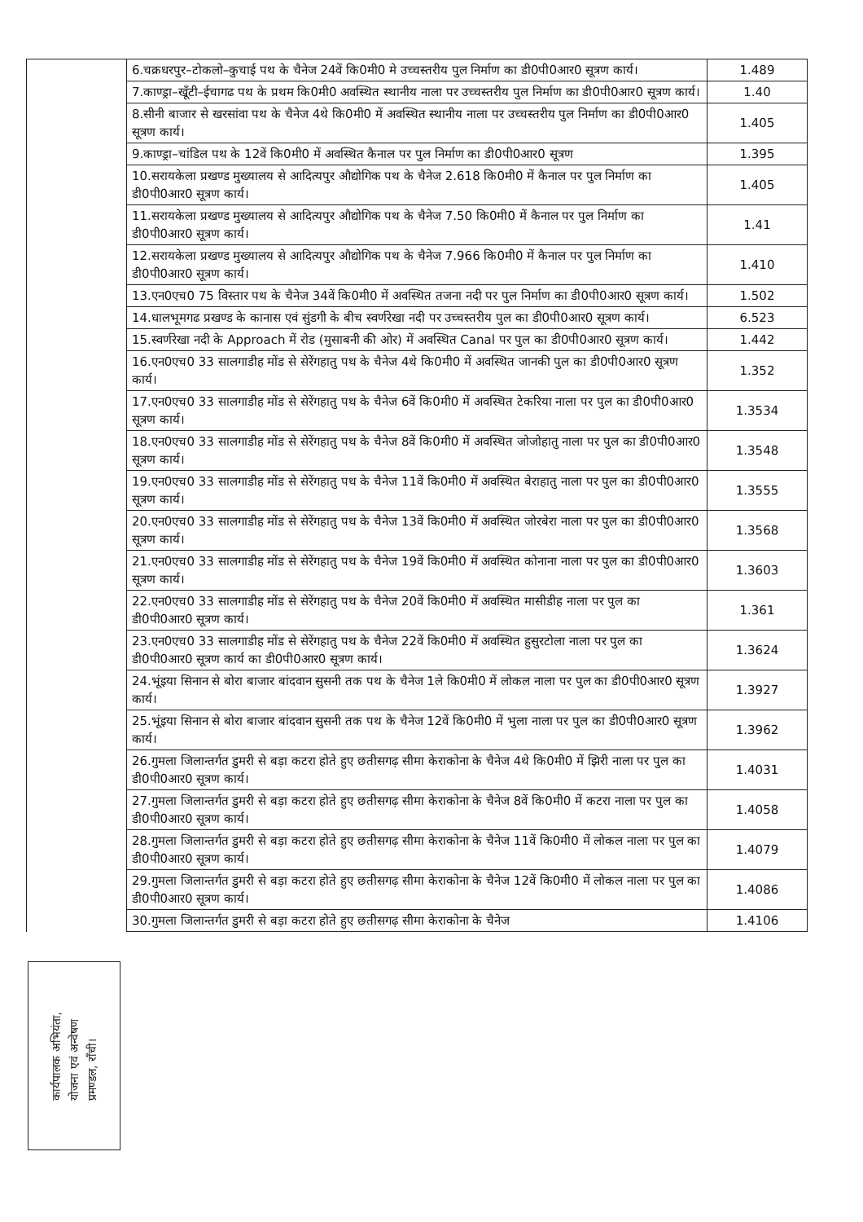| | 6.चक्रधरपुर–टोकलो–कुचाई पथ के चैनेज 24वें कि0मी0 मे उच्चस्तरीय पुल निर्माण का डी0पी0आर0 सूत्रण कार्य। | 1.489 |
| | 7.काण्ड्रा–खूँटी–ईचागढ पथ के प्रथम कि0मी0 अवस्थित स्थानीय नाला पर उच्चस्तरीय पुल निर्माण का डी0पी0आर0 सूत्रण कार्य। | 1.40 |
| | 8.सीनी बाजार से खरसांवा पथ के चैनेज 4थे कि0मी0 में अवस्थित स्थानीय नाला पर उच्चस्तरीय पुल निर्माण का डी0पी0आर0 सूत्रण कार्य। | 1.405 |
| | 9.काण्ड्रा–चांडिल पथ के 12वें कि0मी0 में अवस्थित कैनाल पर पुल निर्माण का डी0पी0आर0 सूत्रण | 1.395 |
| | 10.सरायकेला प्रखण्ड मुख्यालय से आदित्यपुर औद्योगिक पथ के चैनेज 2.618 कि0मी0 में कैनाल पर पुल निर्माण का डी0पी0आर0 सूत्रण कार्य। | 1.405 |
| | 11.सरायकेला प्रखण्ड मुख्यालय से आदित्यपुर औद्योगिक पथ के चैनेज 7.50 कि0मी0 में कैनाल पर पुल निर्माण का डी0पी0आर0 सूत्रण कार्य। | 1.41 |
| | 12.सरायकेला प्रखण्ड मुख्यालय से आदित्यपुर औद्योगिक पथ के चैनेज 7.966 कि0मी0 में कैनाल पर पुल निर्माण का डी0पी0आर0 सूत्रण कार्य। | 1.410 |
| | 13.एन0एच0 75 विस्तार पथ के चैनेज 34वें कि0मी0 में अवस्थित तजना नदी पर पुल निर्माण का डी0पी0आर0 सूत्रण कार्य। | 1.502 |
| | 14.धालभूमगढ प्रखण्ड के कानास एवं सुंडगी के बीच स्वर्णरेखा नदी पर उच्चस्तरीय पुल का डी0पी0आर0 सूत्रण कार्य। | 6.523 |
| | 15.स्वर्णरेखा नदी के Approach में रोड (मुसाबनी की ओर) में अवस्थित Canal पर पुल का डी0पी0आर0 सूत्रण कार्य। | 1.442 |
| | 16.एन0एच0 33 सालगाडीह मोंड से सेरेंगहातु पथ के चैनेज 4थे कि0मी0 में अवस्थित जानकी पुल का डी0पी0आर0 सूत्रण कार्य। | 1.352 |
| | 17.एन0एच0 33 सालगाडीह मोंड से सेरेंगहातु पथ के चैनेज 6वें कि0मी0 में अवस्थित टेकरिया नाला पर पुल का डी0पी0आर0 सूत्रण कार्य। | 1.3534 |
| | 18.एन0एच0 33 सालगाडीह मोंड से सेरेंगहातु पथ के चैनेज 8वें कि0मी0 में अवस्थित जोजोहातु नाला पर पुल का डी0पी0आर0 सूत्रण कार्य। | 1.3548 |
| | 19.एन0एच0 33 सालगाडीह मोंड से सेरेंगहातु पथ के चैनेज 11वें कि0मी0 में अवस्थित बेराहातु नाला पर पुल का डी0पी0आर0 सूत्रण कार्य। | 1.3555 |
| | 20.एन0एच0 33 सालगाडीह मोंड से सेरेंगहातु पथ के चैनेज 13वें कि0मी0 में अवस्थित जोरबेरा नाला पर पुल का डी0पी0आर0 सूत्रण कार्य। | 1.3568 |
| | 21.एन0एच0 33 सालगाडीह मोंड से सेरेंगहातु पथ के चैनेज 19वें कि0मी0 में अवस्थित कोनाना नाला पर पुल का डी0पी0आर0 सूत्रण कार्य। | 1.3603 |
| | 22.एन0एच0 33 सालगाडीह मोंड से सेरेंगहातु पथ के चैनेज 20वें कि0मी0 में अवस्थित मासीडीह नाला पर पुल का डी0पी0आर0 सूत्रण कार्य। | 1.361 |
| | 23.एन0एच0 33 सालगाडीह मोंड से सेरेंगहातु पथ के चैनेज 22वें कि0मी0 में अवस्थित हुसुरटोला नाला पर पुल का डी0पी0आर0 सूत्रण कार्य का डी0पी0आर0 सूत्रण कार्य। | 1.3624 |
| | 24.भूंइया सिनान से बोरा बाजार बांदवान सुसनी तक पथ के चैनेज 1ले कि0मी0 में लोकल नाला पर पुल का डी0पी0आर0 सूत्रण कार्य। | 1.3927 |
| | 25.भूंइया सिनान से बोरा बाजार बांदवान सुसनी तक पथ के चैनेज 12वें कि0मी0 में भुला नाला पर पुल का डी0पी0आर0 सूत्रण कार्य। | 1.3962 |
| | 26.गुमला जिलान्तर्गत डुमरी से बड़ा कटरा होते हुए छतीसगढ़ सीमा केराकोना के चैनेज 4थे कि0मी0 में झिरी नाला पर पुल का डी0पी0आर0 सूत्रण कार्य। | 1.4031 |
| | 27.गुमला जिलान्तर्गत डुमरी से बड़ा कटरा होते हुए छतीसगढ़ सीमा केराकोना के चैनेज 8वें कि0मी0 में कटरा नाला पर पुल का डी0पी0आर0 सूत्रण कार्य। | 1.4058 |
| | 28.गुमला जिलान्तर्गत डुमरी से बड़ा कटरा होते हुए छतीसगढ़ सीमा केराकोना के चैनेज 11वें कि0मी0 में लोकल नाला पर पुल का डी0पी0आर0 सूत्रण कार्य। | 1.4079 |
| | 29.गुमला जिलान्तर्गत डुमरी से बड़ा कटरा होते हुए छतीसगढ़ सीमा केराकोना के चैनेज 12वें कि0मी0 में लोकल नाला पर पुल का डी0पी0आर0 सूत्रण कार्य। | 1.4086 |
| | 30.गुमला जिलान्तर्गत डुमरी से बड़ा कटरा होते हुए छतीसगढ़ सीमा केराकोना के चैनेज | 1.4106 |
कार्यपालक अभियंता,
योजना एवं अन्वेषण
प्रमण्डल, राँची।